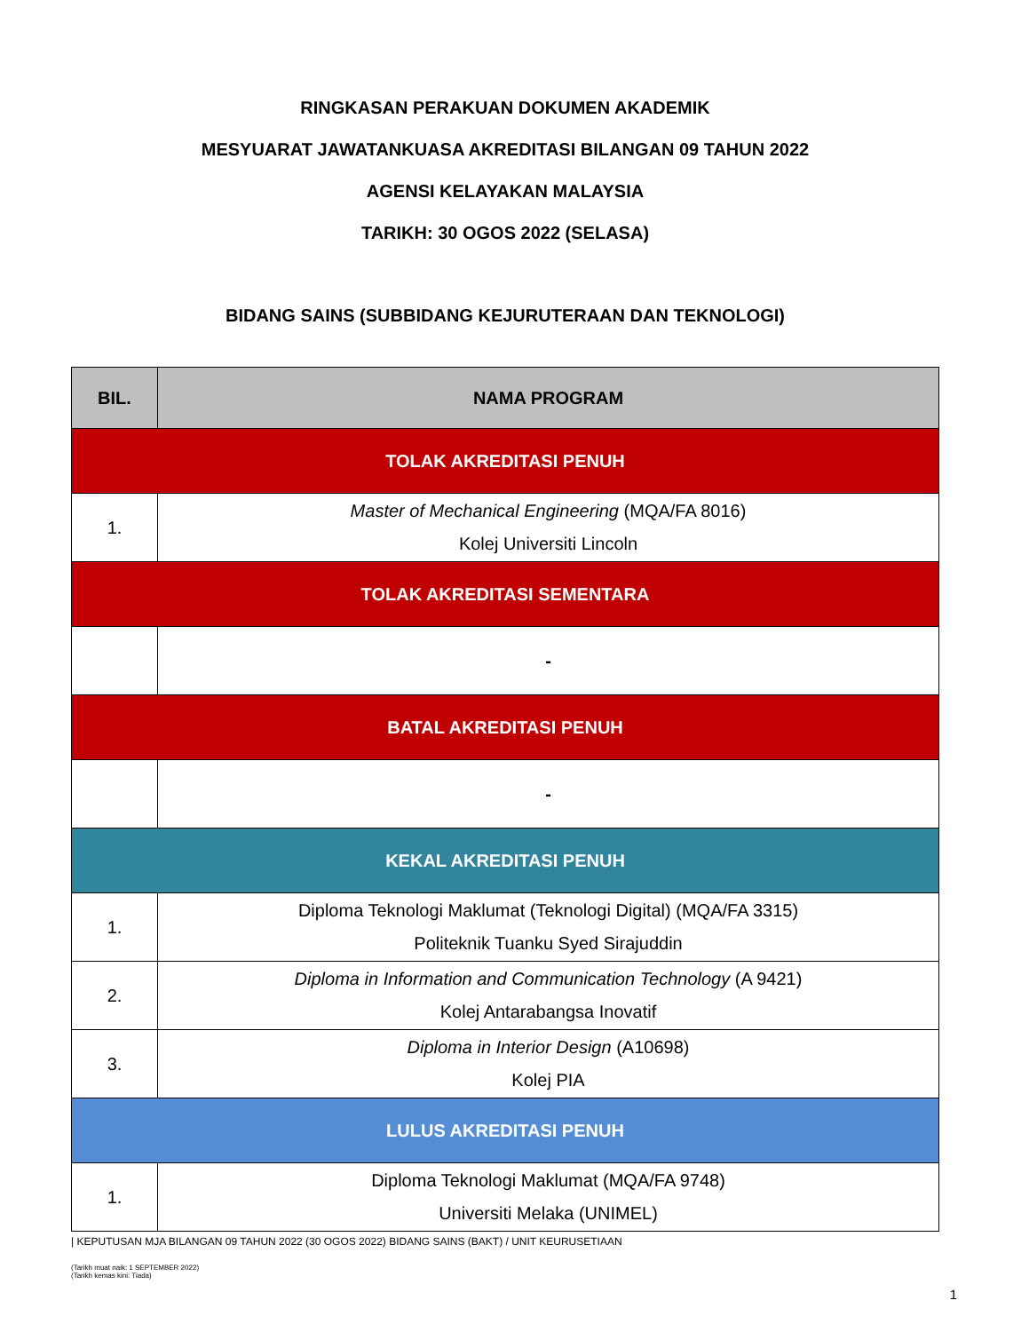RINGKASAN PERAKUAN DOKUMEN AKADEMIK
MESYUARAT JAWATANKUASA AKREDITASI BILANGAN 09 TAHUN 2022
AGENSI KELAYAKAN MALAYSIA
TARIKH: 30 OGOS 2022 (SELASA)
BIDANG SAINS (SUBBIDANG KEJURUTERAAN DAN TEKNOLOGI)
| BIL. | NAMA PROGRAM |
| --- | --- |
| TOLAK AKREDITASI PENUH | |
| 1. | Master of Mechanical Engineering (MQA/FA 8016) Kolej Universiti Lincoln |
| TOLAK AKREDITASI SEMENTARA | |
| | - |
| BATAL AKREDITASI PENUH | |
| | - |
| KEKAL AKREDITASI PENUH | |
| 1. | Diploma Teknologi Maklumat (Teknologi Digital) (MQA/FA 3315) Politeknik Tuanku Syed Sirajuddin |
| 2. | Diploma in Information and Communication Technology (A 9421) Kolej Antarabangsa Inovatif |
| 3. | Diploma in Interior Design (A10698) Kolej PIA |
| LULUS AKREDITASI PENUH | |
| 1. | Diploma Teknologi Maklumat (MQA/FA 9748) Universiti Melaka (UNIMEL) |
| KEPUTUSAN MJA BILANGAN 09 TAHUN 2022 (30 OGOS 2022) BIDANG SAINS (BAKT) / UNIT KEURUSETIAAN
(Tarikh muat naik: 1 SEPTEMBER 2022)
(Tarikh kemas kini: Tiada)
1